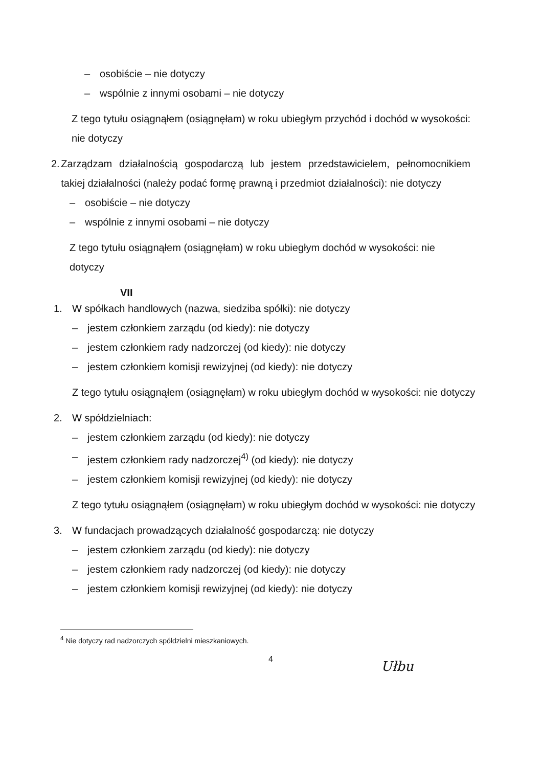– osobiście – nie dotyczy
– wspólnie z innymi osobami – nie dotyczy
Z tego tytułu osiągnąłem (osiągnęłam) w roku ubiegłym przychód i dochód w wysokości: nie dotyczy
2. Zarządzam działalnością gospodarczą lub jestem przedstawicielem, pełnomocnikiem takiej działalności (należy podać formę prawną i przedmiot działalności): nie dotyczy
– osobiście – nie dotyczy
– wspólnie z innymi osobami – nie dotyczy
Z tego tytułu osiągnąłem (osiągnęłam) w roku ubiegłym dochód w wysokości: nie dotyczy
VII
1. W spółkach handlowych (nazwa, siedziba spółki): nie dotyczy
– jestem członkiem zarządu (od kiedy): nie dotyczy
– jestem członkiem rady nadzorczej (od kiedy): nie dotyczy
– jestem członkiem komisji rewizyjnej (od kiedy): nie dotyczy
Z tego tytułu osiągnąłem (osiągnęłam) w roku ubiegłym dochód w wysokości: nie dotyczy
2. W spółdzielniach:
– jestem członkiem zarządu (od kiedy): nie dotyczy
– jestem członkiem rady nadzorczej<sup>4)</sup> (od kiedy): nie dotyczy
– jestem członkiem komisji rewizyjnej (od kiedy): nie dotyczy
Z tego tytułu osiągnąłem (osiągnęłam) w roku ubiegłym dochód w wysokości: nie dotyczy
3. W fundacjach prowadzących działalność gospodarczą: nie dotyczy
– jestem członkiem zarządu (od kiedy): nie dotyczy
– jestem członkiem rady nadzorczej (od kiedy): nie dotyczy
– jestem członkiem komisji rewizyjnej (od kiedy): nie dotyczy
<sup>4</sup> Nie dotyczy rad nadzorczych spółdzielni mieszkaniowych.
4
Ułbu